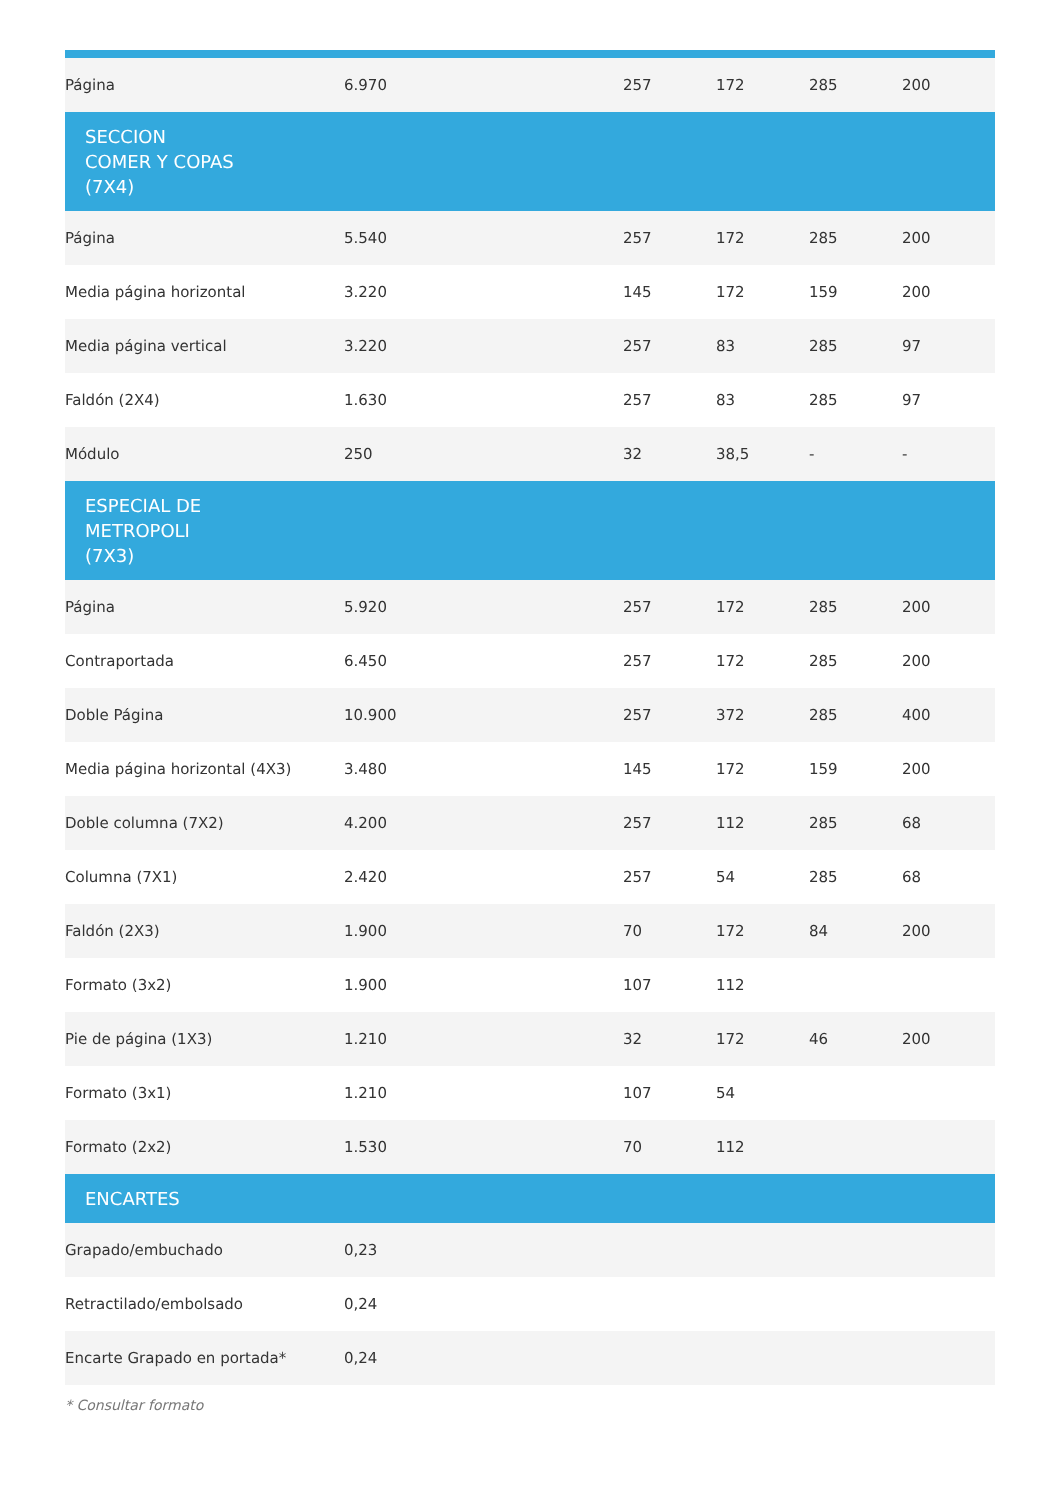| Página | 6.970 | 257 | 172 | 285 | 200 |
| SECCION COMER Y COPAS (7X4) | | | | | |
| Página | 5.540 | 257 | 172 | 285 | 200 |
| Media página horizontal | 3.220 | 145 | 172 | 159 | 200 |
| Media página vertical | 3.220 | 257 | 83 | 285 | 97 |
| Faldón (2X4) | 1.630 | 257 | 83 | 285 | 97 |
| Módulo | 250 | 32 | 38,5 | - | - |
| ESPECIAL DE METROPOLI (7X3) | | | | | |
| Página | 5.920 | 257 | 172 | 285 | 200 |
| Contraportada | 6.450 | 257 | 172 | 285 | 200 |
| Doble Página | 10.900 | 257 | 372 | 285 | 400 |
| Media página horizontal (4X3) | 3.480 | 145 | 172 | 159 | 200 |
| Doble columna (7X2) | 4.200 | 257 | 112 | 285 | 68 |
| Columna (7X1) | 2.420 | 257 | 54 | 285 | 68 |
| Faldón (2X3) | 1.900 | 70 | 172 | 84 | 200 |
| Formato (3x2) | 1.900 | 107 | 112 | | |
| Pie de página (1X3) | 1.210 | 32 | 172 | 46 | 200 |
| Formato (3x1) | 1.210 | 107 | 54 | | |
| Formato (2x2) | 1.530 | 70 | 112 | | |
| ENCARTES | | | | | |
| Grapado/embuchado | 0,23 | | | | |
| Retractilado/embolsado | 0,24 | | | | |
| Encarte Grapado en portada* | 0,24 | | | | |
* Consultar formato